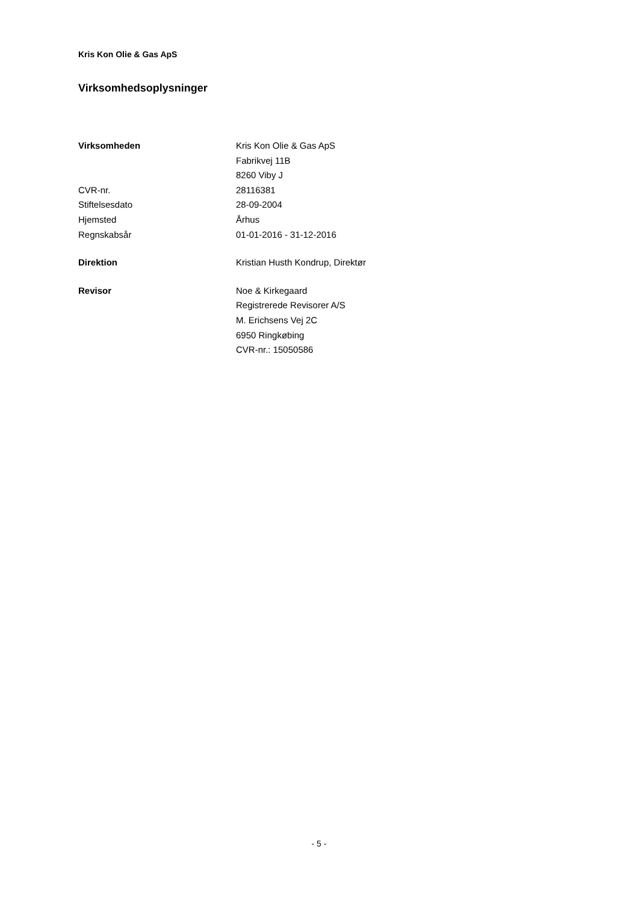Kris Kon Olie & Gas ApS
Virksomhedsoplysninger
| Virksomheden | Kris Kon Olie & Gas ApS |
| | Fabrikvej 11B |
| | 8260 Viby J |
| CVR-nr. | 28116381 |
| Stiftelsesdato | 28-09-2004 |
| Hjemsted | Århus |
| Regnskabsår | 01-01-2016 - 31-12-2016 |
| Direktion | Kristian Husth Kondrup, Direktør |
| Revisor | Noe & Kirkegaard |
| | Registrerede Revisorer A/S |
| | M. Erichsens Vej 2C |
| | 6950 Ringkøbing |
| | CVR-nr.: 15050586 |
- 5 -